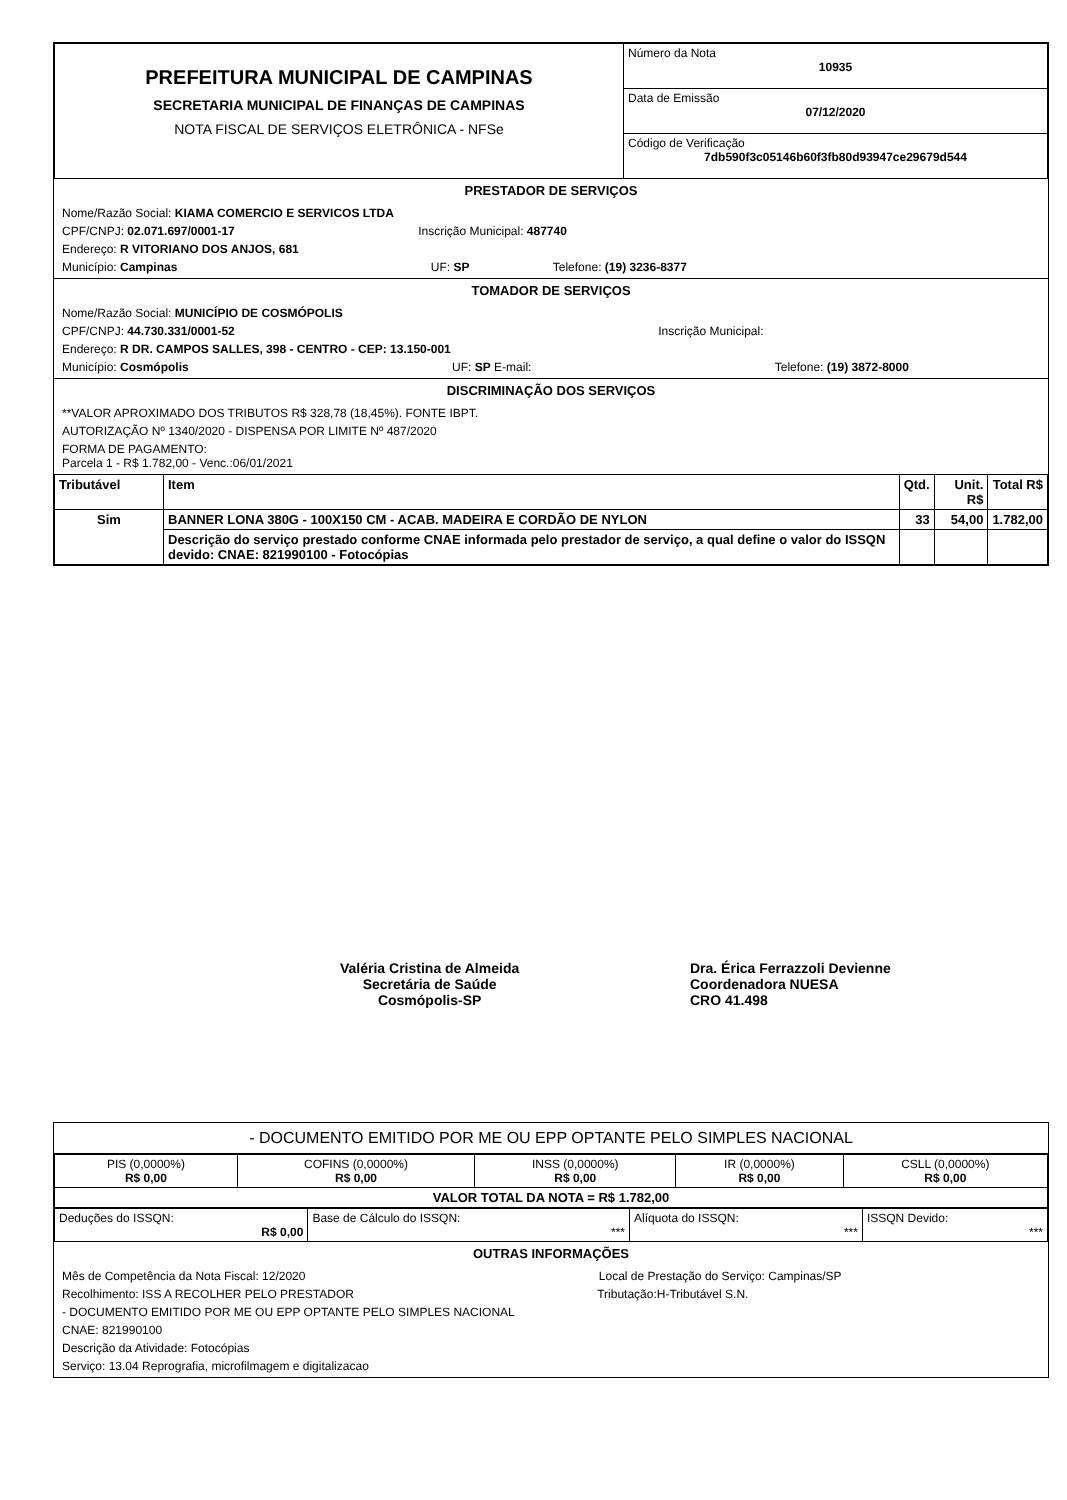| PREFEITURA MUNICIPAL DE CAMPINAS SECRETARIA MUNICIPAL DE FINANÇAS DE CAMPINAS NOTA FISCAL DE SERVIÇOS ELETRÔNICA - NFSe | Número da Nota 10935 |
| | Data de Emissão 07/12/2020 |
| | Código de Verificação 7db590f3c05146b60f3fb80d93947ce29679d544 |
PRESTADOR DE SERVIÇOS
Nome/Razão Social: KIAMA COMERCIO E SERVICOS LTDA
CPF/CNPJ: 02.071.697/0001-17 Inscrição Municipal: 487740
Endereço: R VITORIANO DOS ANJOS, 681
Município: Campinas UF: SP Telefone: (19) 3236-8377
TOMADOR DE SERVIÇOS
Nome/Razão Social: MUNICÍPIO DE COSMÓPOLIS
CPF/CNPJ: 44.730.331/0001-52 Inscrição Municipal:
Endereço: R DR. CAMPOS SALLES, 398 - CENTRO - CEP: 13.150-001
Município: Cosmópolis UF: SP E-mail: Telefone: (19) 3872-8000
DISCRIMINAÇÃO DOS SERVIÇOS
**VALOR APROXIMADO DOS TRIBUTOS R$ 328,78 (18,45%). FONTE IBPT.
AUTORIZAÇÃO Nº 1340/2020 - DISPENSA POR LIMITE Nº 487/2020
FORMA DE PAGAMENTO:
Parcela 1 - R$ 1.782,00 - Venc.:06/01/2021
| Tributável | Item | Qtd. | Unit. R$ | Total R$ |
| --- | --- | --- | --- | --- |
| Sim | BANNER LONA 380G - 100X150 CM - ACAB. MADEIRA E CORDÃO DE NYLON | 33 | 54,00 | 1.782,00 |
| | Descrição do serviço prestado conforme CNAE informada pelo prestador de serviço, a qual define o valor do ISSQN devido: CNAE: 821990100 - Fotocópias | | | |
Valéria Cristina de Almeida
Secretária de Saúde
Cosmópolis-SP
Dra. Érica Ferrazzoli Devienne
Coordenadora NUESA
CRO 41.498
- DOCUMENTO EMITIDO POR ME OU EPP OPTANTE PELO SIMPLES NACIONAL
| PIS (0,0000%) R$ 0,00 | COFINS (0,0000%) R$ 0,00 | INSS (0,0000%) R$ 0,00 | IR (0,0000%) R$ 0,00 | CSLL (0,0000%) R$ 0,00 |
| VALOR TOTAL DA NOTA = R$ 1.782,00 | | | | |
| Deduções do ISSQN: R$ 0,00 | Base de Cálculo do ISSQN: *** | Alíquota do ISSQN: *** | ISSQN Devido: *** |
OUTRAS INFORMAÇÕES
Mês de Competência da Nota Fiscal: 12/2020 Local de Prestação do Serviço: Campinas/SP
Recolhimento: ISS A RECOLHER PELO PRESTADOR Tributação:H-Tributável S.N.
- DOCUMENTO EMITIDO POR ME OU EPP OPTANTE PELO SIMPLES NACIONAL
CNAE: 821990100
Descrição da Atividade: Fotocópias
Serviço: 13.04 Reprografia, microfilmagem e digitalizacao